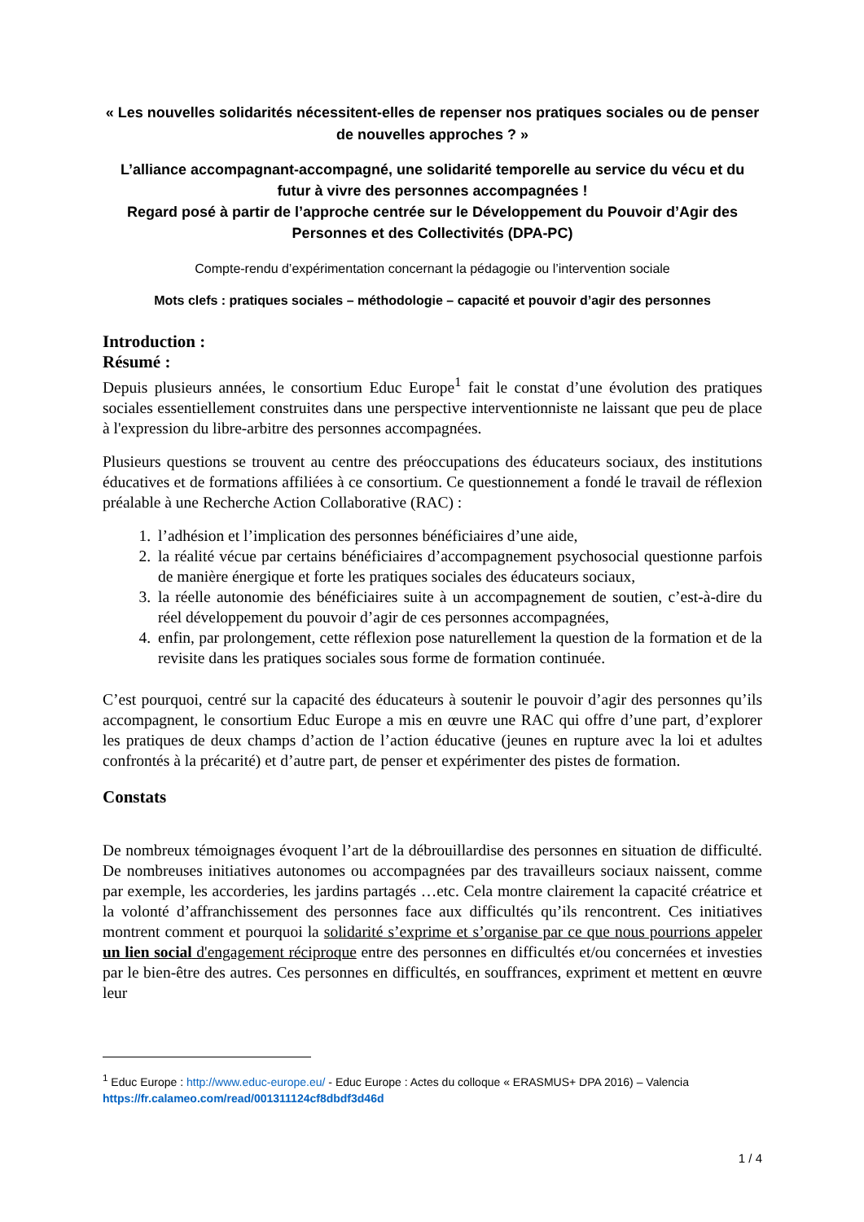« Les nouvelles solidarités nécessitent-elles de repenser nos pratiques sociales ou de penser de nouvelles approches ? »
L’alliance accompagnant-accompagné, une solidarité temporelle au service du vécu et du futur à vivre des personnes accompagnées !
Regard posé à partir de l’approche centrée sur le Développement du Pouvoir d’Agir des Personnes et des Collectivités (DPA-PC)
Compte-rendu d’expérimentation concernant la pédagogie ou l’intervention sociale
Mots clefs : pratiques sociales – méthodologie – capacité et pouvoir d’agir des personnes
Introduction :
Résumé :
Depuis plusieurs années, le consortium Educ Europe<sup>1</sup> fait le constat d’une évolution des pratiques sociales essentiellement construites dans une perspective interventionniste ne laissant que peu de place à l'expression du libre-arbitre des personnes accompagnées.
Plusieurs questions se trouvent au centre des préoccupations des éducateurs sociaux, des institutions éducatives et de formations affiliées à ce consortium. Ce questionnement a fondé le travail de réflexion préalable à une Recherche Action Collaborative (RAC) :
1. l’adhésion et l’implication des personnes bénéficiaires d’une aide,
2. la réalité vécue par certains bénéficiaires d’accompagnement psychosocial questionne parfois de manière énergique et forte les pratiques sociales des éducateurs sociaux,
3. la réelle autonomie des bénéficiaires suite à un accompagnement de soutien, c’est-à-dire du réel développement du pouvoir d’agir de ces personnes accompagnées,
4. enfin, par prolongement, cette réflexion pose naturellement la question de la formation et de la revisite dans les pratiques sociales sous forme de formation continuée.
C’est pourquoi, centré sur la capacité des éducateurs à soutenir le pouvoir d’agir des personnes qu’ils accompagnent, le consortium Educ Europe a mis en œuvre une RAC qui offre d’une part, d’explorer les pratiques de deux champs d’action de l’action éducative (jeunes en rupture avec la loi et adultes confrontés à la précarité) et d’autre part, de penser et expérimenter des pistes de formation.
Constats
De nombreux témoignages évoquent l’art de la débrouillardise des personnes en situation de difficulté. De nombreuses initiatives autonomes ou accompagnées par des travailleurs sociaux naissent, comme par exemple, les accorderies, les jardins partagés …etc. Cela montre clairement la capacité créatrice et la volonté d’affranchissement des personnes face aux difficultés qu’ils rencontrent. Ces initiatives montrent comment et pourquoi la solidarité s’exprime et s’organise par ce que nous pourrions appeler un lien social d'engagement réciproque entre des personnes en difficultés et/ou concernées et investies par le bien-être des autres. Ces personnes en difficultés, en souffrances, expriment et mettent en œuvre leur
<sup>1</sup> Educ Europe : http://www.educ-europe.eu/ - Educ Europe : Actes du colloque « ERASMUS+ DPA 2016) – Valencia
https://fr.calameo.com/read/001311124cf8dbdf3d46d
1 / 4